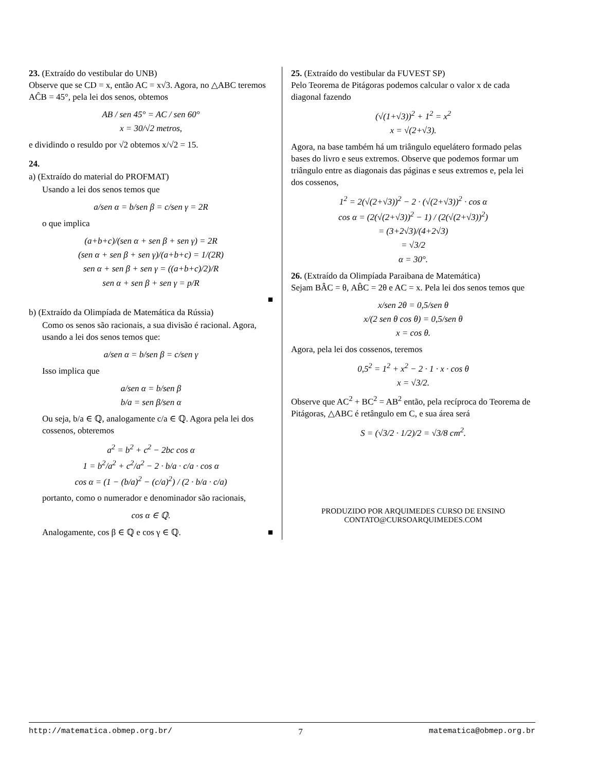23. (Extraído do vestibular do UNB)
Observe que se CD = x, então AC = x√3. Agora, no △ABC teremos AĈB = 45°, pela lei dos senos, obtemos
AB / sen 45° = AC / sen 60°
x = 30/√2 metros,
e dividindo o resuldo por √2 obtemos x/√2 = 15.
24.
a) (Extraído do material do PROFMAT)
Usando a lei dos senos temos que
a/sen α = b/sen β = c/sen γ = 2R
o que implica
(a+b+c)/(sen α + sen β + sen γ) = 2R
(sen α + sen β + sen γ)/(a+b+c) = 1/(2R)
sen α + sen β + sen γ = ((a+b+c)/2)/R
sen α + sen β + sen γ = p/R
■
b) (Extraído da Olimpíada de Matemática da Rússia)
Como os senos são racionais, a sua divisão é racional. Agora, usando a lei dos senos temos que:
a/sen α = b/sen β = c/sen γ
Isso implica que
a/sen α = b/sen β
b/a = sen β/sen α
Ou seja, b/a ∈ ℚ, analogamente c/a ∈ ℚ. Agora pela lei dos cossenos, obteremos
a<sup>2</sup> = b<sup>2</sup> + c<sup>2</sup> − 2bc cos α
1 = b<sup>2</sup>/a<sup>2</sup> + c<sup>2</sup>/a<sup>2</sup> − 2 · b/a · c/a · cos α
cos α = (1 − (b/a)<sup>2</sup> − (c/a)<sup>2</sup>) / (2 · b/a · c/a)
portanto, como o numerador e denominador são racionais,
cos α ∈ ℚ.
Analogamente, cos β ∈ ℚ e cos γ ∈ ℚ. ■
25. (Extraído do vestibular da FUVEST SP)
Pelo Teorema de Pitágoras podemos calcular o valor x de cada diagonal fazendo
(√(1+√3))<sup>2</sup> + 1<sup>2</sup> = x<sup>2</sup>
x = √(2+√3).
Agora, na base também há um triângulo equelátero formado pelas bases do livro e seus extremos. Observe que podemos formar um triângulo entre as diagonais das páginas e seus extremos e, pela lei dos cossenos,
1<sup>2</sup> = 2(√(2+√3))<sup>2</sup> − 2 · (√(2+√3))<sup>2</sup> · cos α
cos α = (2(√(2+√3))<sup>2</sup> − 1) / (2(√(2+√3))<sup>2</sup>)
= (3+2√3)/(4+2√3)
= √3/2
α = 30°.
26. (Extraído da Olimpíada Paraibana de Matemática)
Sejam BÂC = θ, AB̂C = 2θ e AC = x. Pela lei dos senos temos que
x/sen 2θ = 0,5/sen θ
x/(2 sen θ cos θ) = 0,5/sen θ
x = cos θ.
Agora, pela lei dos cossenos, teremos
0,5<sup>2</sup> = 1<sup>2</sup> + x<sup>2</sup> − 2 · 1 · x · cos θ
x = √3/2.
Observe que AC<sup>2</sup> + BC<sup>2</sup> = AB<sup>2</sup> então, pela recíproca do Teorema de Pitágoras, △ABC é retângulo em C, e sua área será
S = (√3/2 · 1/2)/2 = √3/8 cm<sup>2</sup>.
PRODUZIDO POR ARQUIMEDES CURSO DE ENSINO
CONTATO@CURSOARQUIMEDES.COM
http://matematica.obmep.org.br/ 7 matematica@obmep.org.br